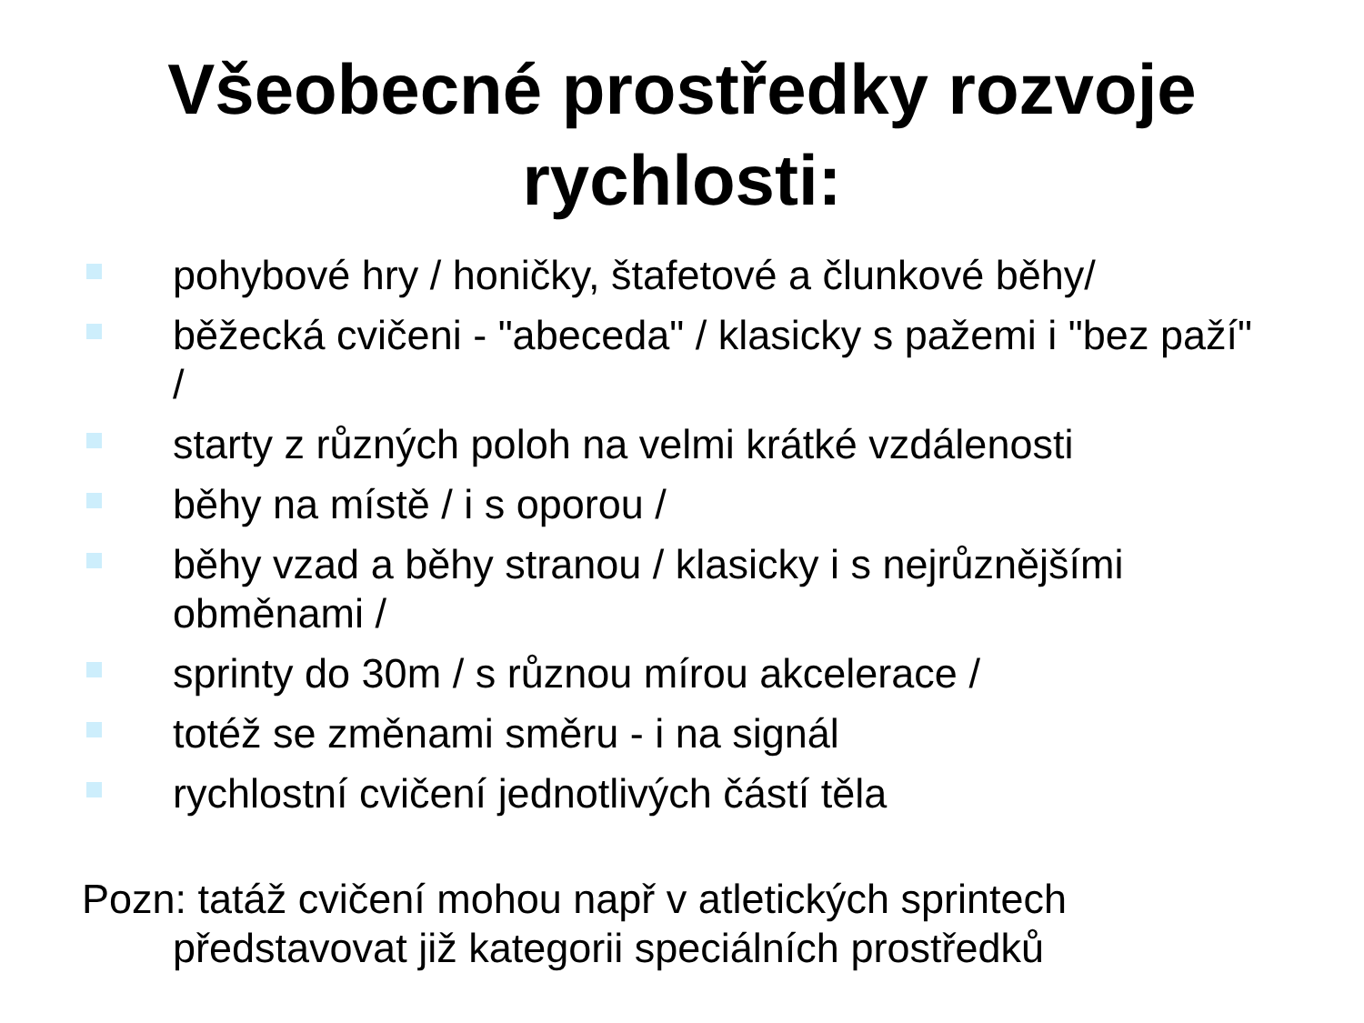Všeobecné prostředky rozvoje
rychlosti:
pohybové hry / honičky, štafetové a člunkové běhy/
běžecká cvičeni - "abeceda" / klasicky s pažemi i "bez paží" /
starty z různých poloh na velmi krátké vzdálenosti
běhy na místě / i s oporou /
běhy vzad a běhy stranou / klasicky i s nejrůznějšími obměnami /
sprinty do 30m / s různou mírou akcelerace /
totéž se změnami směru - i na signál
rychlostní cvičení jednotlivých částí těla
Pozn: tatáž cvičení mohou např v atletických sprintech představovat již kategorii speciálních prostředků